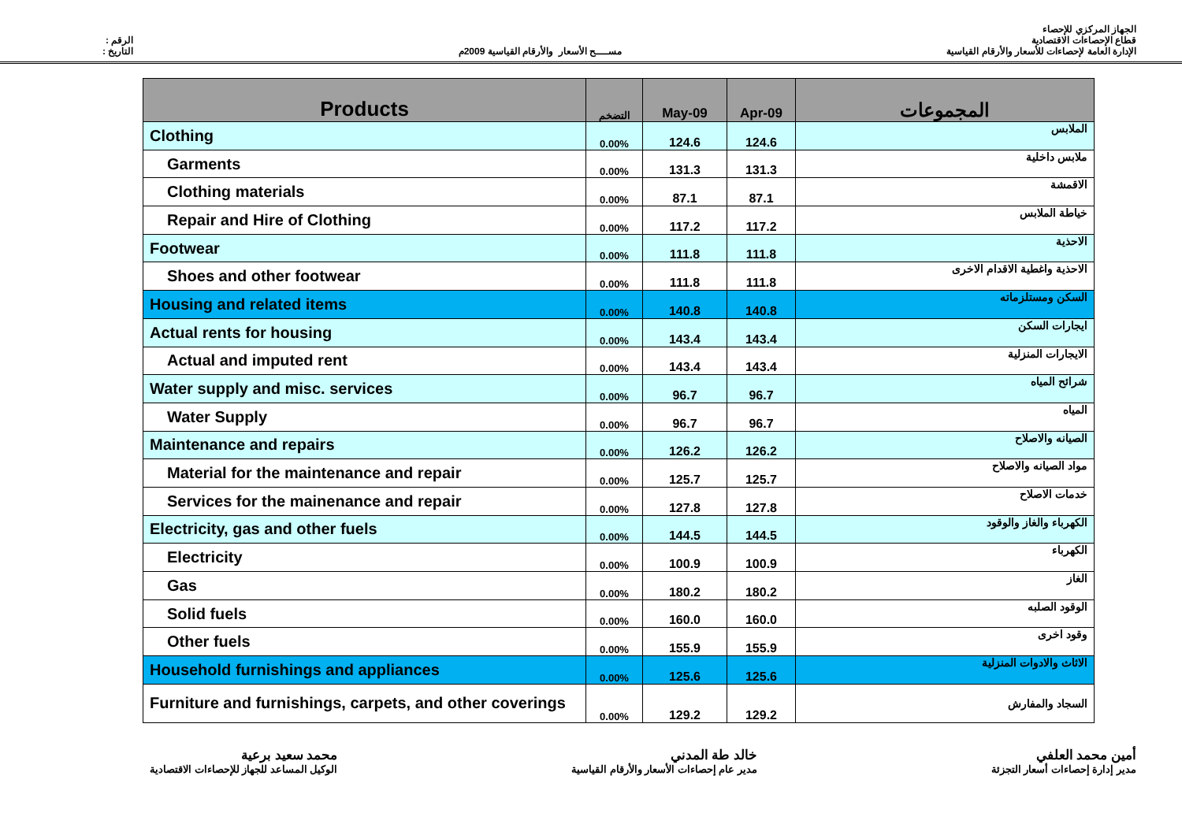الرقم :
التاريخ :
مســــح الأسعار والأرقام القياسية 2009م
الجهاز المركزي للإحصاء
قطاع الإحصاءات الاقتصادية
الإدارة العامة لإحصاءات للأسعار والأرقام القياسية
| Products | التضخم | May-09 | Apr-09 | المجموعات |
| --- | --- | --- | --- | --- |
| Clothing | 0.00% | 124.6 | 124.6 | الملابس |
| Garments | 0.00% | 131.3 | 131.3 | ملابس داخلية |
| Clothing materials | 0.00% | 87.1 | 87.1 | الاقمشة |
| Repair and Hire of Clothing | 0.00% | 117.2 | 117.2 | خياطة الملابس |
| Footwear | 0.00% | 111.8 | 111.8 | الاحذية |
| Shoes and other footwear | 0.00% | 111.8 | 111.8 | الاحذية واغطية الاقدام الاخرى |
| Housing and related items | 0.00% | 140.8 | 140.8 | السكن ومستلزماته |
| Actual rents for housing | 0.00% | 143.4 | 143.4 | ايجارات السكن |
| Actual and imputed rent | 0.00% | 143.4 | 143.4 | الايجارات المنزلية |
| Water supply and misc. services | 0.00% | 96.7 | 96.7 | شرائح المياه |
| Water Supply | 0.00% | 96.7 | 96.7 | المياه |
| Maintenance and repairs | 0.00% | 126.2 | 126.2 | الصيانه والاصلاح |
| Material for the maintenance and repair | 0.00% | 125.7 | 125.7 | مواد الصيانه والاصلاح |
| Services for the mainenance and repair | 0.00% | 127.8 | 127.8 | خدمات الاصلاح |
| Electricity, gas and other fuels | 0.00% | 144.5 | 144.5 | الكهرباء والغاز والوقود |
| Electricity | 0.00% | 100.9 | 100.9 | الكهرباء |
| Gas | 0.00% | 180.2 | 180.2 | الغاز |
| Solid fuels | 0.00% | 160.0 | 160.0 | الوقود الصلبه |
| Other fuels | 0.00% | 155.9 | 155.9 | وقود اخرى |
| Household furnishings and appliances | 0.00% | 125.6 | 125.6 | الاثاث والادوات المنزلية |
| Furniture and furnishings, carpets, and other coverings | 0.00% | 129.2 | 129.2 | السجاد والمفارش |
محمد سعيد برعية
الوكيل المساعد للجهاز للإحصاءات الاقتصادية
خالد طة المدني
مدير عام إحصاءات الأسعار والأرقام القياسية
أمين محمد العلفي
مدير إدارة إحصاءات أسعار التجزئة